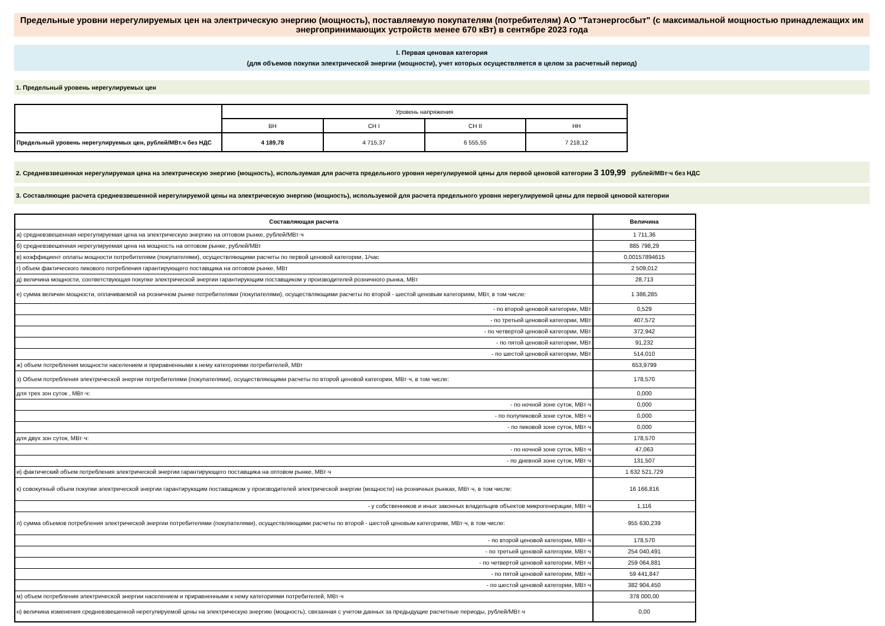Предельные уровни нерегулируемых цен на электрическую энергию (мощность), поставляемую покупателям (потребителям) АО "Татэнергосбыт" (с максимальной мощностью принадлежащих им энергопринимающих устройств менее 670 кВт) в сентябре 2023 года
I. Первая ценовая категория
(для объемов покупки электрической энергии (мощности), учет которых осуществляется в целом за расчетный период)
1. Предельный уровень нерегулируемых цен
| | Уровень напряжения | | | |
| | ВН | СН I | СН II | НН |
| Предельный уровень нерегулируемых цен, рублей/МВт.ч без НДС | 4 189,78 | 4 715,37 | 6 555,55 | 7 218,12 |
2. Средневзвешенная нерегулируемая цена на электрическую энергию (мощность), используемая для расчета предельного уровня нерегулируемой цены для первой ценовой категории 3 109,99 рублей/МВт·ч без НДС
3. Составляющие расчета средневзвешенной нерегулируемой цены на электрическую энергию (мощность), используемой для расчета предельного уровня нерегулируемой цены для первой ценовой категории
| Составляющая расчета | Величина |
| а) средневзвешенная нерегулируемая цена на электрическую энергию на оптовом рынке, рублей/МВт·ч | 1 711,36 |
| б) средневзвешенная нерегулируемая цена на мощность на оптовом рынке, рублей/МВт | 885 798,29 |
| в) коэффициент оплаты мощности потребителями (покупателями), осуществляющими расчеты по первой ценовой категории, 1/час | 0,00157894615 |
| г) объем фактического пикового потребления гарантирующего поставщика на оптовом рынке, МВт | 2 509,012 |
| д) величина мощности, соответствующая покупке электрической энергии гарантирующим поставщиком у производителей розничного рынка, МВт | 28,713 |
| е) сумма величин мощности, оплачиваемой на розничном рынке потребителями (покупателями), осуществляющими расчеты по второй - шестой ценовым категориям, МВт, в том числе: | 1 386,285 |
| - по второй ценовой категории, МВт | 0,529 |
| - по третьей ценовой категории, МВт | 407,572 |
| - по четвертой ценовой категории, МВт | 372,942 |
| - по пятой ценовой категории, МВт | 91,232 |
| - по шестой ценовой категории, МВт | 514,010 |
| ж) объем потребления мощности населением и приравненными к нему категориями потребителей, МВт | 653,9799 |
| з) Объем потребления электрической энергии потребителями (покупателями), осуществляющими расчеты по второй ценовой категории, МВт·ч, в том числе: | 178,570 |
| для трех зон суток , МВт·ч: | 0,000 |
| - по ночной зоне суток, МВт·ч | 0,000 |
| - по полупиковой зоне суток, МВт·ч | 0,000 |
| - по пиковой зоне суток, МВт·ч | 0,000 |
| для двух зон суток, МВт·ч: | 178,570 |
| - по ночной зоне суток, МВт·ч | 47,063 |
| - по дневной зоне суток, МВт·ч | 131,507 |
| и) фактический объем потребления электрической энергии гарантирующего поставщика на оптовом рынке, МВт·ч | 1 632 521,729 |
| к) совокупный объем покупки электрической энергии гарантирующим поставщиком у производителей электрической энергии (мощности) на розничных рынках, МВт·ч, в том числе: | 16 166,816 |
| - у собственников и иных законных владельцев объектов микрогенерации, МВт·ч | 1,116 |
| л) сумма объемов потребления электрической энергии потребителями (покупателями), осуществляющими расчеты по второй - шестой ценовым категориям, МВт·ч, в том числе: | 955 630,239 |
| - по второй ценовой категории, МВт·ч | 178,570 |
| - по третьей ценовой категории, МВт·ч | 254 040,491 |
| - по четвертой ценовой категории, МВт·ч | 259 064,881 |
| - по пятой ценовой категории, МВт·ч | 59 441,847 |
| - по шестой ценовой категории, МВт·ч | 382 904,450 |
| м) объем потребления электрической энергии населением и приравненными к нему категориями потребителей, МВт·ч | 378 000,00 |
| н) величина изменения средневзвешенной нерегулируемой цены на электрическую энергию (мощность), связанная с учетом данных за предыдущие расчетные периоды, рублей/МВт·ч | 0,00 |